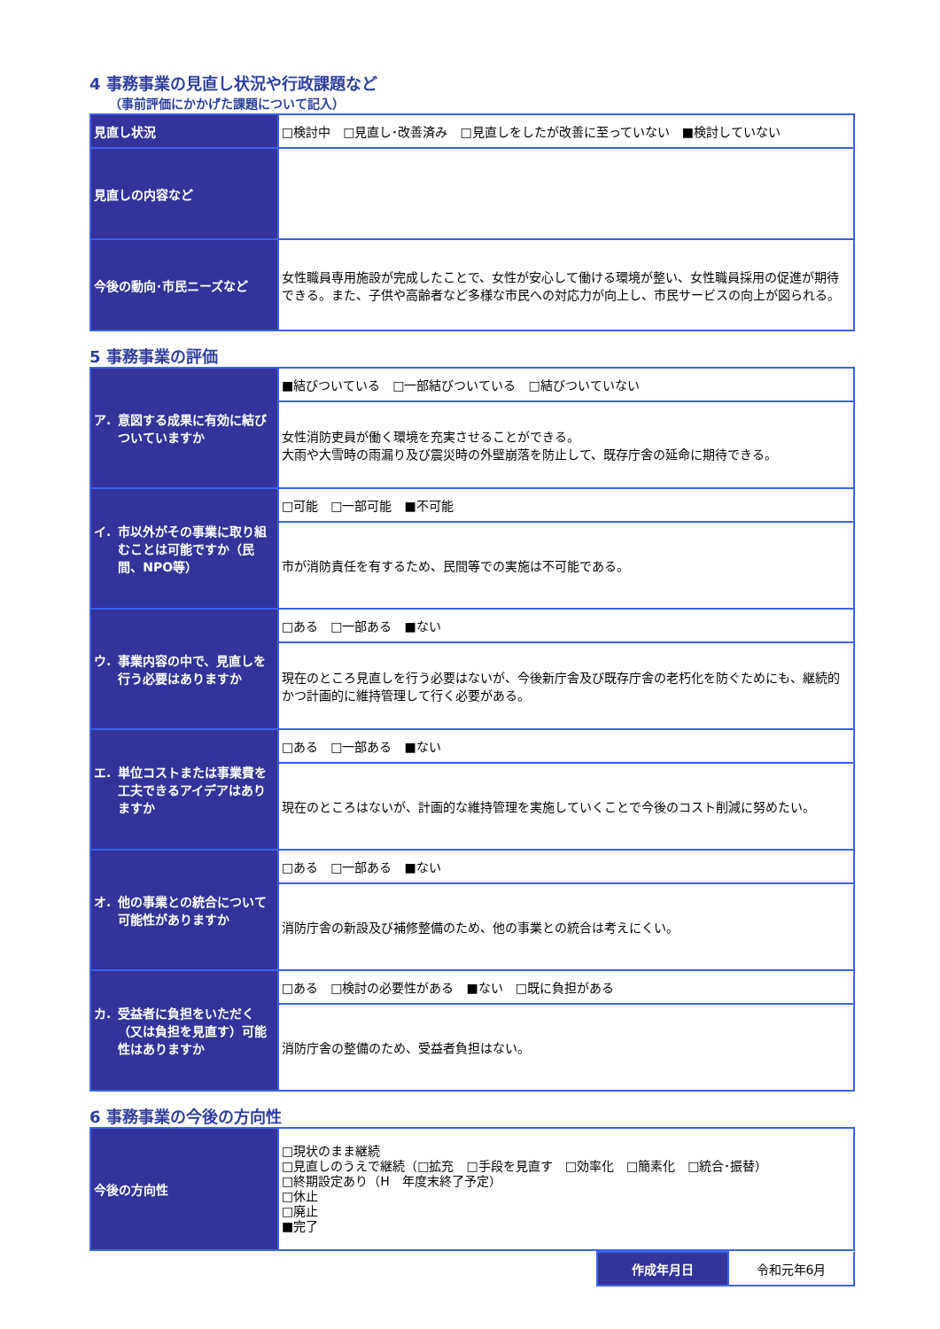4 事務事業の見直し状況や行政課題など
（事前評価にかかげた課題について記入）
| 見直し状況 | □検討中 □見直し･改善済み □見直しをしたが改善に至っていない ■検討していない |
| 見直しの内容など | |
| 今後の動向･市民ニーズなど | 女性職員専用施設が完成したことで、女性が安心して働ける環境が整い、女性職員採用の促進が期待できる。また、子供や高齢者など多様な市民への対応力が向上し、市民サービスの向上が図られる。 |
5 事務事業の評価
| ア. 意図する成果に有効に結びついていますか | ■結びついている □一部結びついている □結びついていない |
| | 女性消防吏員が働く環境を充実させることができる。 大雨や大雪時の雨漏り及び震災時の外壁崩落を防止して、既存庁舎の延命に期待できる。 |
| イ. 市以外がその事業に取り組むことは可能ですか（民間、NPO等） | □可能 □一部可能 ■不可能 |
| | 市が消防責任を有するため、民間等での実施は不可能である。 |
| ウ. 事業内容の中で、見直しを行う必要はありますか | □ある □一部ある ■ない |
| | 現在のところ見直しを行う必要はないが、今後新庁舎及び既存庁舎の老朽化を防ぐためにも、継続的かつ計画的に維持管理して行く必要がある。 |
| エ. 単位コストまたは事業費を工夫できるアイデアはありますか | □ある □一部ある ■ない |
| | 現在のところはないが、計画的な維持管理を実施していくことで今後のコスト削減に努めたい。 |
| オ. 他の事業との統合について可能性がありますか | □ある □一部ある ■ない |
| | 消防庁舎の新設及び補修整備のため、他の事業との統合は考えにくい。 |
| カ. 受益者に負担をいただく（又は負担を見直す）可能性はありますか | □ある □検討の必要性がある ■ない □既に負担がある |
| | 消防庁舎の整備のため、受益者負担はない。 |
6 事務事業の今後の方向性
| 今後の方向性 | □現状のまま継続 □見直しのうえで継続（□拡充 □手段を見直す □効率化 □簡素化 □統合･振替） □終期設定あり（H 年度末終了予定） □休止 □廃止 ■完了 |
| 作成年月日 | 令和元年6月 |